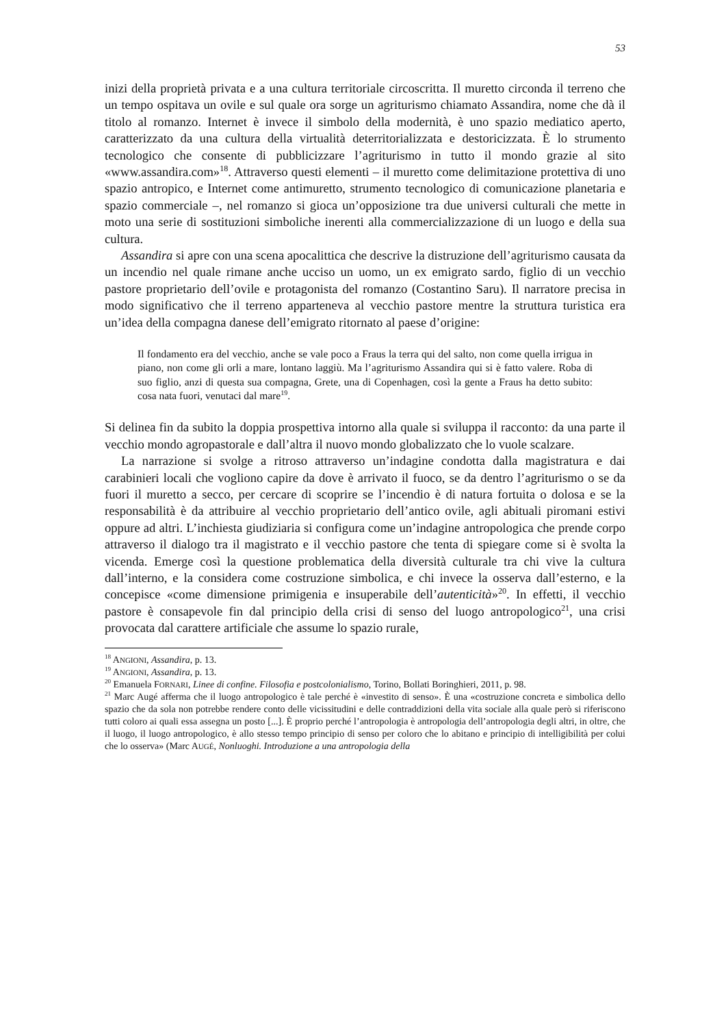53
inizi della proprietà privata e a una cultura territoriale circoscritta. Il muretto circonda il terreno che un tempo ospitava un ovile e sul quale ora sorge un agriturismo chiamato Assandira, nome che dà il titolo al romanzo. Internet è invece il simbolo della modernità, è uno spazio mediatico aperto, caratterizzato da una cultura della virtualità deterritorializzata e destoricizzata. È lo strumento tecnologico che consente di pubblicizzare l’agriturismo in tutto il mondo grazie al sito «www.assandira.com»<sup>18</sup>. Attraverso questi elementi – il muretto come delimitazione protettiva di uno spazio antropico, e Internet come antimuretto, strumento tecnologico di comunicazione planetaria e spazio commerciale –, nel romanzo si gioca un’opposizione tra due universi culturali che mette in moto una serie di sostituzioni simboliche inerenti alla commercializzazione di un luogo e della sua cultura.
Assandira si apre con una scena apocalittica che descrive la distruzione dell’agriturismo causata da un incendio nel quale rimane anche ucciso un uomo, un ex emigrato sardo, figlio di un vecchio pastore proprietario dell’ovile e protagonista del romanzo (Costantino Saru). Il narratore precisa in modo significativo che il terreno apparteneva al vecchio pastore mentre la struttura turistica era un’idea della compagna danese dell’emigrato ritornato al paese d’origine:
Il fondamento era del vecchio, anche se vale poco a Fraus la terra qui del salto, non come quella irrigua in piano, non come gli orli a mare, lontano laggiù. Ma l’agriturismo Assandira qui si è fatto valere. Roba di suo figlio, anzi di questa sua compagna, Grete, una di Copenhagen, così la gente a Fraus ha detto subito: cosa nata fuori, venutaci dal mare<sup>19</sup>.
Si delinea fin da subito la doppia prospettiva intorno alla quale si sviluppa il racconto: da una parte il vecchio mondo agropastorale e dall’altra il nuovo mondo globalizzato che lo vuole scalzare.
La narrazione si svolge a ritroso attraverso un’indagine condotta dalla magistratura e dai carabinieri locali che vogliono capire da dove è arrivato il fuoco, se da dentro l’agriturismo o se da fuori il muretto a secco, per cercare di scoprire se l’incendio è di natura fortuita o dolosa e se la responsabilità è da attribuire al vecchio proprietario dell’antico ovile, agli abituali piromani estivi oppure ad altri. L’inchiesta giudiziaria si configura come un’indagine antropologica che prende corpo attraverso il dialogo tra il magistrato e il vecchio pastore che tenta di spiegare come si è svolta la vicenda. Emerge così la questione problematica della diversità culturale tra chi vive la cultura dall’interno, e la considera come costruzione simbolica, e chi invece la osserva dall’esterno, e la concepisce «come dimensione primigenia e insuperabile dell’autenticità»<sup>20</sup>. In effetti, il vecchio pastore è consapevole fin dal principio della crisi di senso del luogo antropologico<sup>21</sup>, una crisi provocata dal carattere artificiale che assume lo spazio rurale,
<sup>18</sup> ANGIONI, Assandira, p. 13.
<sup>19</sup> ANGIONI, Assandira, p. 13.
<sup>20</sup> Emanuela FORNARI, Linee di confine. Filosofia e postcolonialismo, Torino, Bollati Boringhieri, 2011, p. 98.
<sup>21</sup> Marc Augé afferma che il luogo antropologico è tale perché è «investito di senso». È una «costruzione concreta e simbolica dello spazio che da sola non potrebbe rendere conto delle vicissitudini e delle contraddizioni della vita sociale alla quale però si riferiscono tutti coloro ai quali essa assegna un posto [...]. È proprio perché l’antropologia è antropologia dell’antropologia degli altri, in oltre, che il luogo, il luogo antropologico, è allo stesso tempo principio di senso per coloro che lo abitano e principio di intelligibilità per colui che lo osserva» (Marc AUGÉ, Nonluoghi. Introduzione a una antropologia della